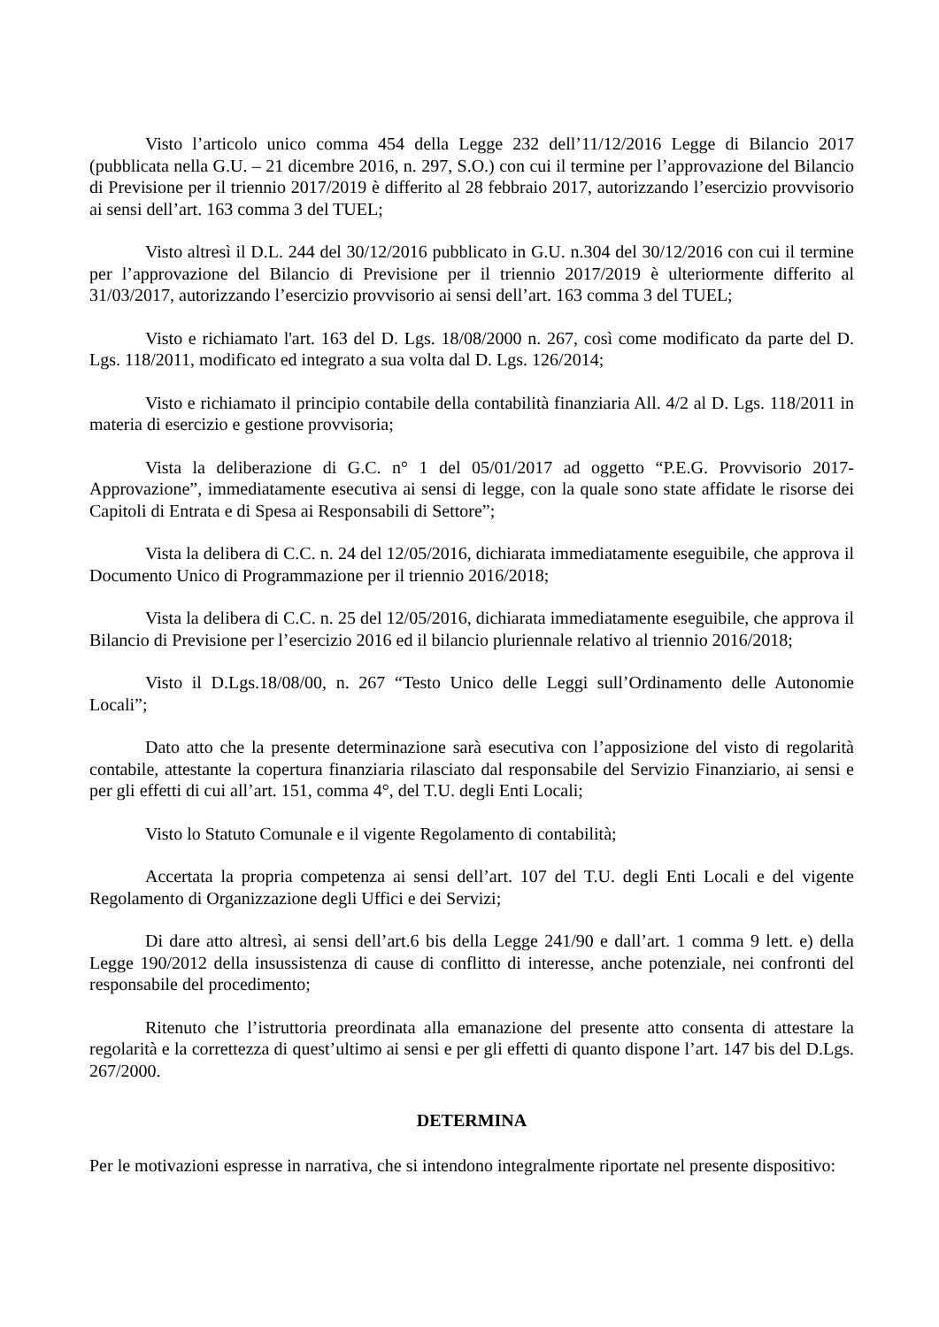Visto l’articolo unico comma 454 della Legge 232 dell’11/12/2016 Legge di Bilancio 2017 (pubblicata nella G.U. – 21 dicembre 2016, n. 297, S.O.) con cui il termine per l’approvazione del Bilancio di Previsione per il triennio 2017/2019 è differito al 28 febbraio 2017, autorizzando l’esercizio provvisorio ai sensi dell’art. 163 comma 3 del TUEL;
Visto altresì il D.L. 244 del 30/12/2016 pubblicato in G.U. n.304 del 30/12/2016 con cui il termine per l’approvazione del Bilancio di Previsione per il triennio 2017/2019 è ulteriormente differito al 31/03/2017, autorizzando l’esercizio provvisorio ai sensi dell’art. 163 comma 3 del TUEL;
Visto e richiamato l'art. 163 del D. Lgs. 18/08/2000 n. 267, così come modificato da parte del D. Lgs. 118/2011, modificato ed integrato a sua volta dal D. Lgs. 126/2014;
Visto e richiamato il principio contabile della contabilità finanziaria All. 4/2 al D. Lgs. 118/2011 in materia di esercizio e gestione provvisoria;
Vista la deliberazione di G.C. n° 1 del 05/01/2017 ad oggetto “P.E.G. Provvisorio 2017-Approvazione”, immediatamente esecutiva ai sensi di legge, con la quale sono state affidate le risorse dei Capitoli di Entrata e di Spesa ai Responsabili di Settore”;
Vista la delibera di C.C. n. 24 del 12/05/2016, dichiarata immediatamente eseguibile, che approva il Documento Unico di Programmazione per il triennio 2016/2018;
Vista la delibera di C.C. n. 25 del 12/05/2016, dichiarata immediatamente eseguibile, che approva il Bilancio di Previsione per l’esercizio 2016 ed il bilancio pluriennale relativo al triennio 2016/2018;
Visto il D.Lgs.18/08/00, n. 267 “Testo Unico delle Leggi sull’Ordinamento delle Autonomie Locali”;
Dato atto che la presente determinazione sarà esecutiva con l’apposizione del visto di regolarità contabile, attestante la copertura finanziaria rilasciato dal responsabile del Servizio Finanziario, ai sensi e per gli effetti di cui all’art. 151, comma 4°, del T.U. degli Enti Locali;
Visto lo Statuto Comunale e il vigente Regolamento di contabilità;
Accertata la propria competenza ai sensi dell’art. 107 del T.U. degli Enti Locali e del vigente Regolamento di Organizzazione degli Uffici e dei Servizi;
Di dare atto altresì, ai sensi dell’art.6 bis della Legge 241/90 e dall’art. 1 comma 9 lett. e) della Legge 190/2012 della insussistenza di cause di conflitto di interesse, anche potenziale, nei confronti del responsabile del procedimento;
Ritenuto che l’istruttoria preordinata alla emanazione del presente atto consenta di attestare la regolarità e la correttezza di quest’ultimo ai sensi e per gli effetti di quanto dispone l’art. 147 bis del D.Lgs. 267/2000.
DETERMINA
Per le motivazioni espresse in narrativa, che si intendono integralmente riportate nel presente dispositivo: